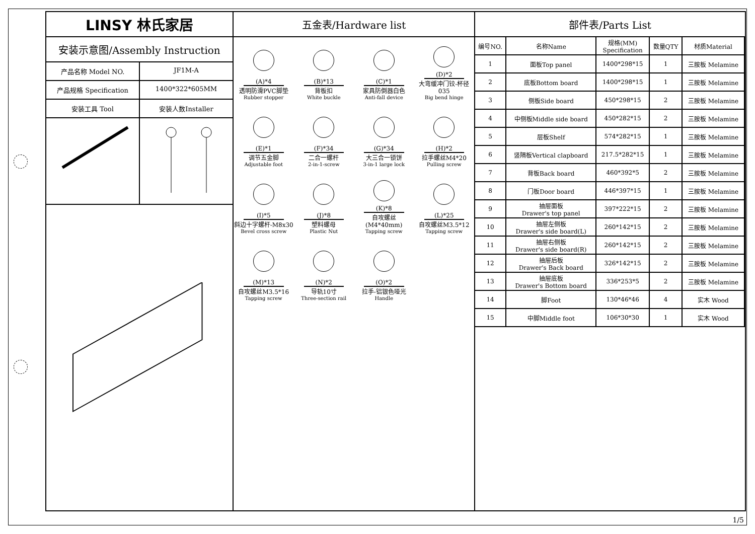LINSY 林氏家居
安装示意图/Assembly Instruction
产品名称 Model NO. JF1M-A
产品规格 Specification 1400*322*605MM
安装工具 Tool 安装人数Installer
五金表/Hardware list
(A)*4
透明防滑PVC脚垫
Rubber stopper
(B)*13
背板扣
White buckle
(C)*1
家具防倒器白色
Anti-fall device
(D)*2
大弯缓冲门铰-杯径035
Big bend hinge
(E)*1
调节五金脚
Adjustable foot
(F)*34
二合一螺杆
2-in-1-screw
(G)*34
大三合一锁饼
3-in-1 large lock
(H)*2
拉手螺丝M4*20
Pulling screw
(I)*5
斜边十字螺杆-M8x30
Bevel cross screw
(J)*8
塑料螺母
Plastic Nut
(K)*8
自攻螺丝(M4*40mm)
Tapping screw
(L)*25
自攻螺丝M3.5*12
Tapping screw
(M)*13
自攻螺丝M3.5*16
Tapping screw
(N)*2
导轨10寸
Three-section rail
(O)*2
拉手-铝银色哑光
Handle
部件表/Parts List
| 编号NO. | 名称Name | 规格(MM) Specification | 数量QTY | 材质Material |
| --- | --- | --- | --- | --- |
| 1 | 面板Top panel | 1400*298*15 | 1 | 三胺板 Melamine |
| 2 | 底板Bottom board | 1400*298*15 | 1 | 三胺板 Melamine |
| 3 | 侧板Side board | 450*298*15 | 2 | 三胺板 Melamine |
| 4 | 中侧板Middle side board | 450*282*15 | 2 | 三胺板 Melamine |
| 5 | 层板Shelf | 574*282*15 | 1 | 三胺板 Melamine |
| 6 | 竖隔板Vertical clapboard | 217.5*282*15 | 1 | 三胺板 Melamine |
| 7 | 背板Back board | 460*392*5 | 2 | 三胺板 Melamine |
| 8 | 门板Door board | 446*397*15 | 1 | 三胺板 Melamine |
| 9 | 抽屉面板 Drawer's top panel | 397*222*15 | 2 | 三胺板 Melamine |
| 10 | 抽屉左侧板 Drawer's side board(L) | 260*142*15 | 2 | 三胺板 Melamine |
| 11 | 抽屉右侧板 Drawer's side board(R) | 260*142*15 | 2 | 三胺板 Melamine |
| 12 | 抽屉后板 Drawer's Back board | 326*142*15 | 2 | 三胺板 Melamine |
| 13 | 抽屉底板 Drawer's Bottom board | 336*253*5 | 2 | 三胺板 Melamine |
| 14 | 脚Foot | 130*46*46 | 4 | 实木 Wood |
| 15 | 中脚Middle foot | 106*30*30 | 1 | 实木 Wood |
1/5